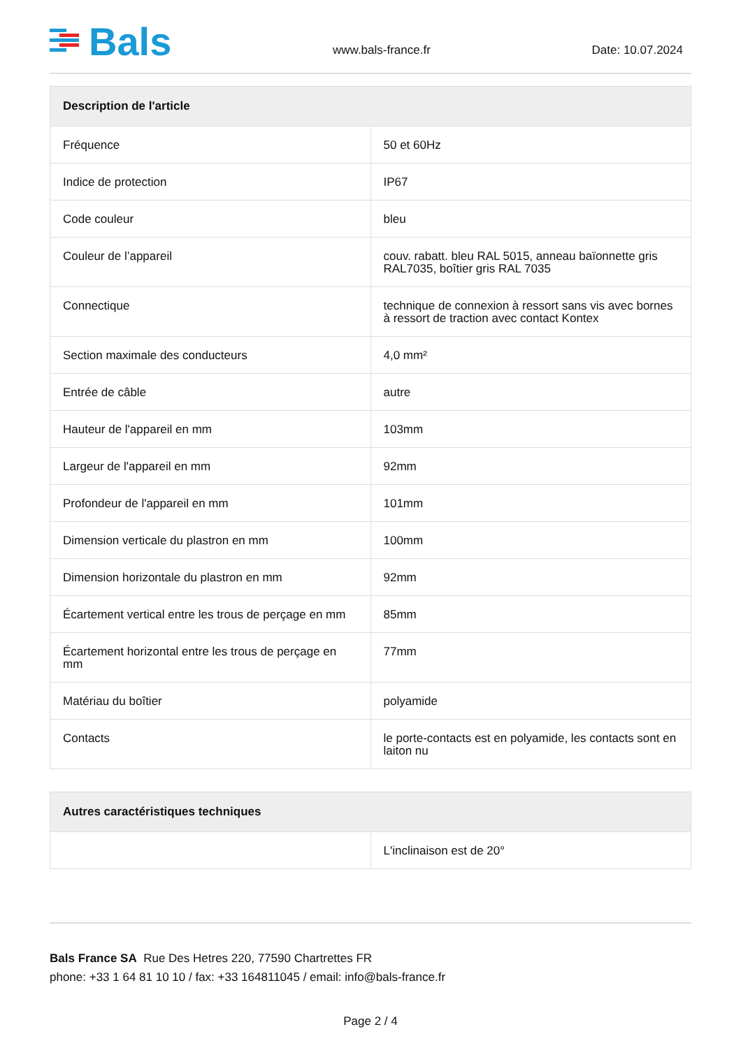Bals
www.bals-france.fr
Date: 10.07.2024
| Description de l'article | |
| --- | --- |
| Fréquence | 50 et 60Hz |
| Indice de protection | IP67 |
| Code couleur | bleu |
| Couleur de l’appareil | couv. rabatt. bleu RAL 5015, anneau baïonnette gris RAL7035, boîtier gris RAL 7035 |
| Connectique | technique de connexion à ressort sans vis avec bornes à ressort de traction avec contact Kontex |
| Section maximale des conducteurs | 4,0 mm² |
| Entrée de câble | autre |
| Hauteur de l'appareil en mm | 103mm |
| Largeur de l'appareil en mm | 92mm |
| Profondeur de l'appareil en mm | 101mm |
| Dimension verticale du plastron en mm | 100mm |
| Dimension horizontale du plastron en mm | 92mm |
| Écartement vertical entre les trous de perçage en mm | 85mm |
| Écartement horizontal entre les trous de perçage en mm | 77mm |
| Matériau du boîtier | polyamide |
| Contacts | le porte-contacts est en polyamide, les contacts sont en laiton nu |
| Autres caractéristiques techniques | |
| --- | --- |
| | L'inclinaison est de 20° |
Bals France SA Rue Des Hetres 220, 77590 Chartrettes FR
phone: +33 1 64 81 10 10 / fax: +33 164811045 / email: info@bals-france.fr
Page 2 / 4